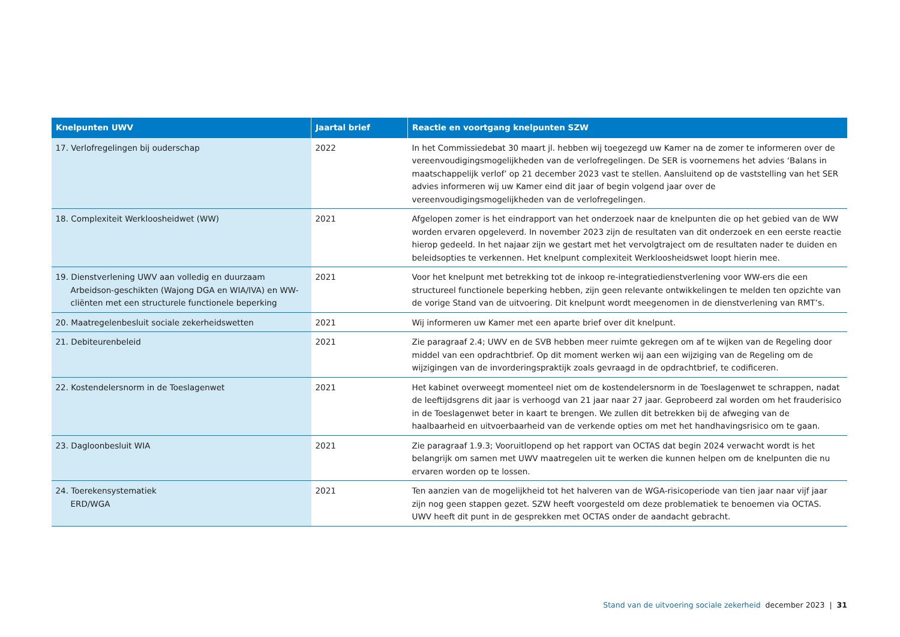| Knelpunten UWV | Jaartal brief | Reactie en voortgang knelpunten SZW |
| --- | --- | --- |
| 17. Verlofregelingen bij ouderschap | 2022 | In het Commissiedebat 30 maart jl. hebben wij toegezegd uw Kamer na de zomer te informeren over de vereenvoudigingsmogelijkheden van de verlofregelingen. De SER is voornemens het advies ‘Balans in maatschappelijk verlof’ op 21 december 2023 vast te stellen. Aansluitend op de vaststelling van het SER advies informeren wij uw Kamer eind dit jaar of begin volgend jaar over de vereenvoudigingsmogelijkheden van de verlofregelingen. |
| 18. Complexiteit Werkloosheidwet (WW) | 2021 | Afgelopen zomer is het eindrapport van het onderzoek naar de knelpunten die op het gebied van de WW worden ervaren opgeleverd. In november 2023 zijn de resultaten van dit onderzoek en een eerste reactie hierop gedeeld. In het najaar zijn we gestart met het vervolgtraject om de resultaten nader te duiden en beleidsopties te verkennen. Het knelpunt complexiteit Werkloosheidswet loopt hierin mee. |
| 19. Dienstverlening UWV aan volledig en duurzaam Arbeidson-geschikten (Wajong DGA en WIA/IVA) en WW-cliënten met een structurele functionele beperking | 2021 | Voor het knelpunt met betrekking tot de inkoop re-integratiedienstverlening voor WW-ers die een structureel functionele beperking hebben, zijn geen relevante ontwikkelingen te melden ten opzichte van de vorige Stand van de uitvoering. Dit knelpunt wordt meegenomen in de dienstverlening van RMT’s. |
| 20. Maatregelenbesluit sociale zekerheidswetten | 2021 | Wij informeren uw Kamer met een aparte brief over dit knelpunt. |
| 21. Debiteurenbeleid | 2021 | Zie paragraaf 2.4; UWV en de SVB hebben meer ruimte gekregen om af te wijken van de Regeling door middel van een opdrachtbrief. Op dit moment werken wij aan een wijziging van de Regeling om de wijzigingen van de invorderingspraktijk zoals gevraagd in de opdrachtbrief, te codificeren. |
| 22. Kostendelersnorm in de Toeslagenwet | 2021 | Het kabinet overweegt momenteel niet om de kostendelersnorm in de Toeslagenwet te schrappen, nadat de leeftijdsgrens dit jaar is verhoogd van 21 jaar naar 27 jaar. Geprobeerd zal worden om het frauderisico in de Toeslagenwet beter in kaart te brengen. We zullen dit betrekken bij de afweging van de haalbaarheid en uitvoerbaarheid van de verkende opties om met het handhavingsrisico om te gaan. |
| 23. Dagloonbesluit WIA | 2021 | Zie paragraaf 1.9.3; Vooruitlopend op het rapport van OCTAS dat begin 2024 verwacht wordt is het belangrijk om samen met UWV maatregelen uit te werken die kunnen helpen om de knelpunten die nu ervaren worden op te lossen. |
| 24. Toerekensystematiek ERD/WGA | 2021 | Ten aanzien van de mogelijkheid tot het halveren van de WGA-risicoperiode van tien jaar naar vijf jaar zijn nog geen stappen gezet. SZW heeft voorgesteld om deze problematiek te benoemen via OCTAS. UWV heeft dit punt in de gesprekken met OCTAS onder de aandacht gebracht. |
Stand van de uitvoering sociale zekerheid december 2023 | 31